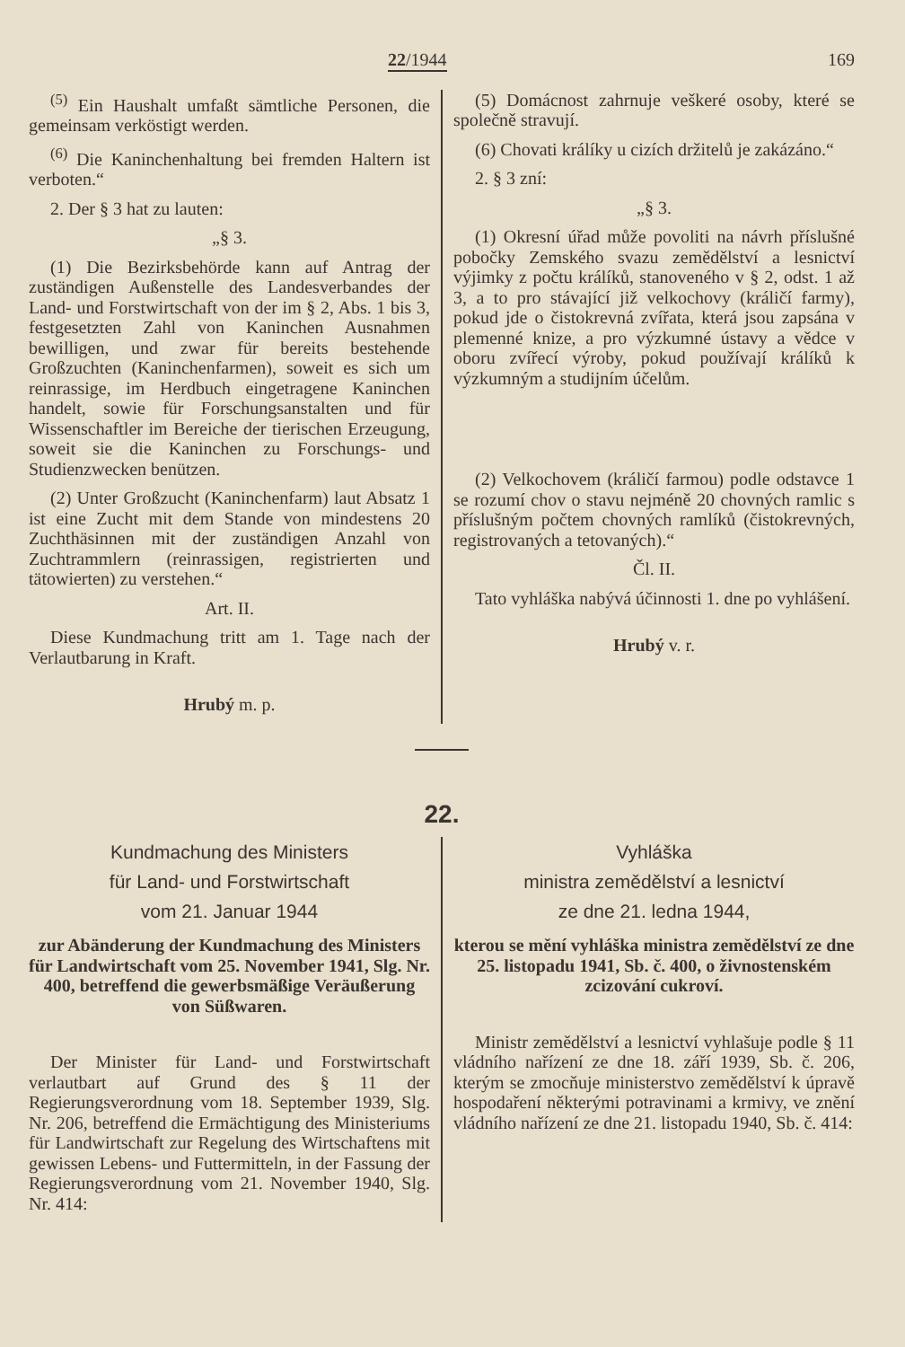22/1944 169
<sup>(5)</sup> Ein Haushalt umfaßt sämtliche Personen, die gemeinsam verköstigt werden.
<sup>(6)</sup> Die Kaninchenhaltung bei fremden Haltern ist verboten.“
2. Der § 3 hat zu lauten:
„§ 3.
(1) Die Bezirksbehörde kann auf Antrag der zuständigen Außenstelle des Landesverbandes der Land- und Forstwirtschaft von der im § 2, Abs. 1 bis 3, festgesetzten Zahl von Kaninchen Ausnahmen bewilligen, und zwar für bereits bestehende Großzuchten (Kaninchenfarmen), soweit es sich um reinrassige, im Herdbuch eingetragene Kaninchen handelt, sowie für Forschungsanstalten und für Wissenschaftler im Bereiche der tierischen Erzeugung, soweit sie die Kaninchen zu Forschungs- und Studienzwecken benützen.
(2) Unter Großzucht (Kaninchenfarm) laut Absatz 1 ist eine Zucht mit dem Stande von mindestens 20 Zuchthäsinnen mit der zuständigen Anzahl von Zuchtrammlern (reinrassigen, registrierten und tätowierten) zu verstehen.“
Art. II.
Diese Kundmachung tritt am 1. Tage nach der Verlautbarung in Kraft.
Hrubý m. p.
(5) Domácnost zahrnuje veškeré osoby, které se společně stravují.
(6) Chovati králíky u cizích držitelů je zakázáno.“
2. § 3 zní:
„§ 3.
(1) Okresní úřad může povoliti na návrh příslušné pobočky Zemského svazu zemědělství a lesnictví výjimky z počtu králíků, stanoveného v § 2, odst. 1 až 3, a to pro stávající již velkochovy (králičí farmy), pokud jde o čistokrevná zvířata, která jsou zapsána v plemenné knize, a pro výzkumné ústavy a vědce v oboru zvířecí výroby, pokud používají králíků k výzkumným a studijním účelům.
(2) Velkochovem (králičí farmou) podle odstavce 1 se rozumí chov o stavu nejméně 20 chovných ramlic s příslušným počtem chovných ramlíků (čistokrevných, registrovaných a tetovaných).“
Čl. II.
Tato vyhláška nabývá účinnosti 1. dne po vyhlášení.
Hrubý v. r.
22.
Kundmachung des Ministers
für Land- und Forstwirtschaft
vom 21. Januar 1944
zur Abänderung der Kundmachung des Ministers für Landwirtschaft vom 25. November 1941, Slg. Nr. 400, betreffend die gewerbsmäßige Veräußerung von Süßwaren.
Der Minister für Land- und Forstwirtschaft verlautbart auf Grund des § 11 der Regierungsverordnung vom 18. September 1939, Slg. Nr. 206, betreffend die Ermächtigung des Ministeriums für Landwirtschaft zur Regelung des Wirtschaftens mit gewissen Lebens- und Futtermitteln, in der Fassung der Regierungsverordnung vom 21. November 1940, Slg. Nr. 414:
Vyhláška
ministra zemědělství a lesnictví
ze dne 21. ledna 1944,
kterou se mění vyhláška ministra zemědělství ze dne 25. listopadu 1941, Sb. č. 400, o živnostenském zcizování cukroví.
Ministr zemědělství a lesnictví vyhlašuje podle § 11 vládního nařízení ze dne 18. září 1939, Sb. č. 206, kterým se zmocňuje ministerstvo zemědělství k úpravě hospodaření některými potravinami a krmivy, ve znění vládního nařízení ze dne 21. listopadu 1940, Sb. č. 414: